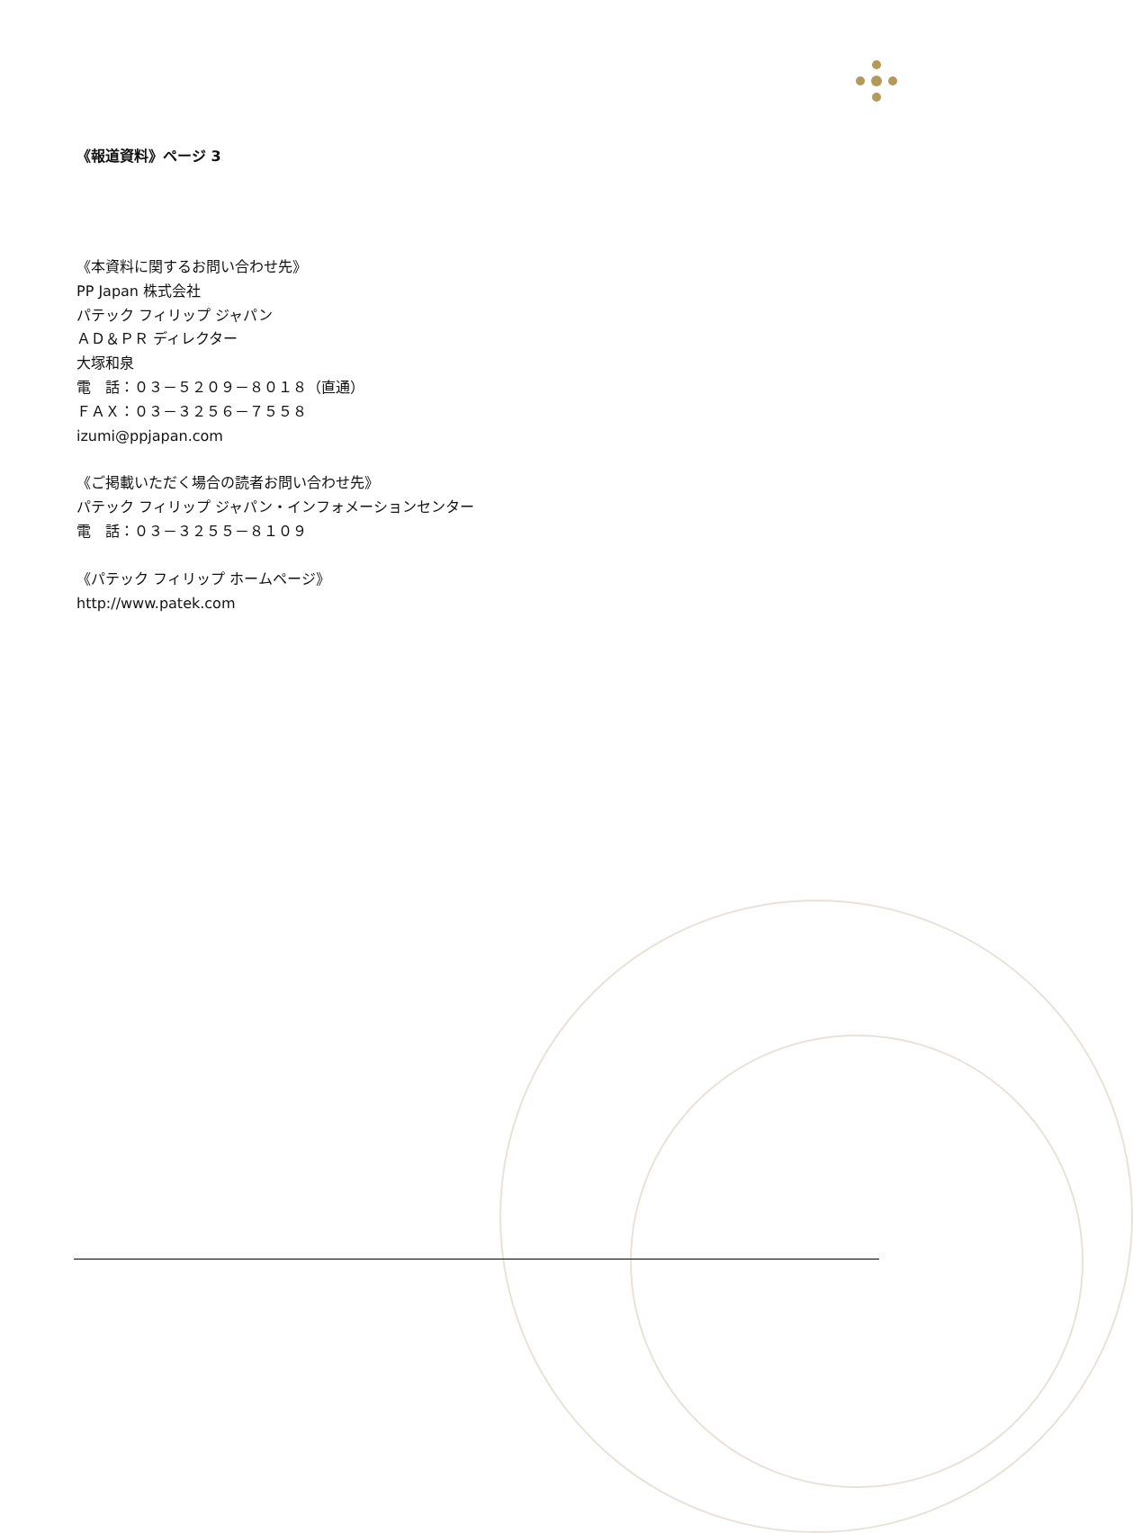《報道資料》ページ 3
《本資料に関するお問い合わせ先》
PP Japan 株式会社
パテック フィリップ ジャパン
ＡＤ＆ＰＲ ディレクター
大塚和泉
電　話：０３－５２０９－８０１８（直通）
ＦＡＸ：０３－３２５６－７５５８
izumi@ppjapan.com
《ご掲載いただく場合の読者お問い合わせ先》
パテック フィリップ ジャパン・インフォメーションセンター
電　話：０３－３２５５－８１０９
《パテック フィリップ ホームページ》
http://www.patek.com